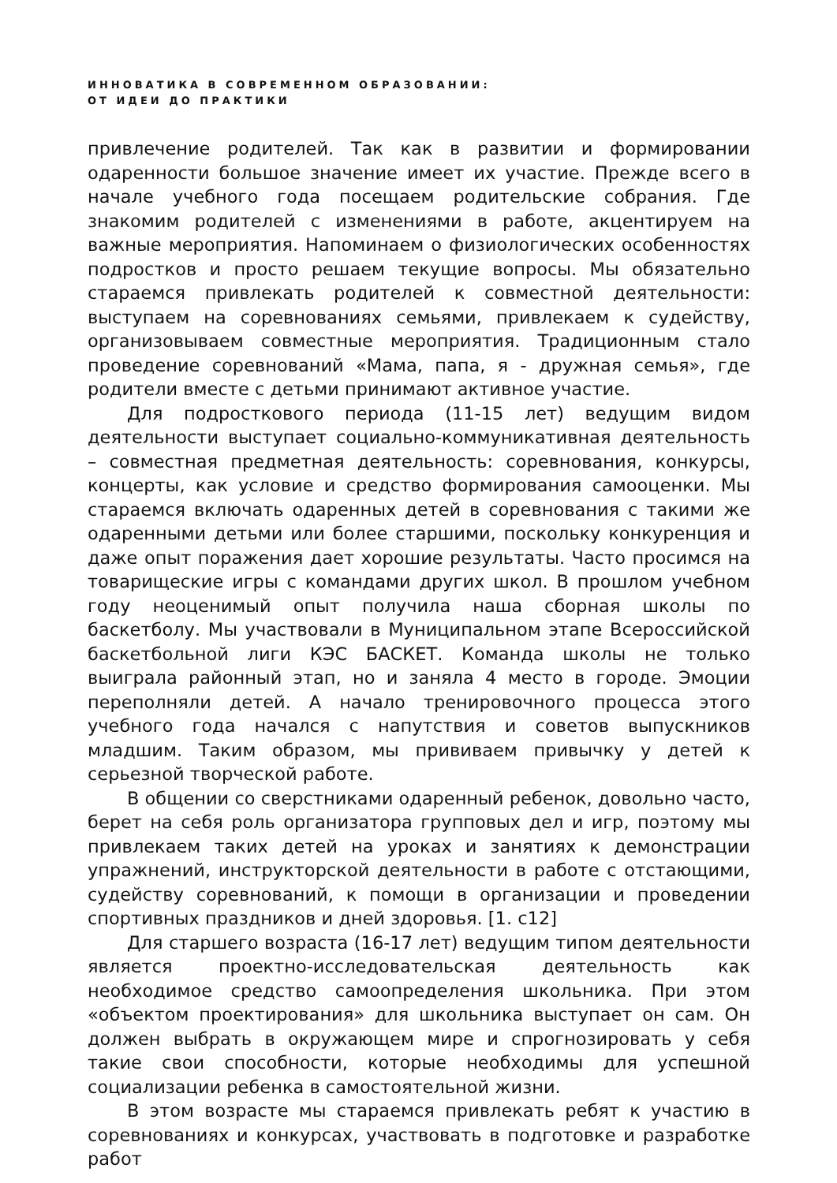ИННОВАТИКА В СОВРЕМЕННОМ ОБРАЗОВАНИИ:
ОТ ИДЕИ ДО ПРАКТИКИ
привлечение родителей. Так как в развитии и формировании одаренности большое значение имеет их участие. Прежде всего в начале учебного года посещаем родительские собрания. Где знакомим родителей с изменениями в работе, акцентируем на важные мероприятия. Напоминаем о физиологических особенностях подростков и просто решаем текущие вопросы. Мы обязательно стараемся привлекать родителей к совместной деятельности: выступаем на соревнованиях семьями, привлекаем к судейству, организовываем совместные мероприятия. Традиционным стало проведение соревнований «Мама, папа, я - дружная семья», где родители вместе с детьми принимают активное участие.
Для подросткового периода (11-15 лет) ведущим видом деятельности выступает социально-коммуникативная деятельность – совместная предметная деятельность: соревнования, конкурсы, концерты, как условие и средство формирования самооценки. Мы стараемся включать одаренных детей в соревнования с такими же одаренными детьми или более старшими, поскольку конкуренция и даже опыт поражения дает хорошие результаты. Часто просимся на товарищеские игры с командами других школ. В прошлом учебном году неоценимый опыт получила наша сборная школы по баскетболу. Мы участвовали в Муниципальном этапе Всероссийской баскетбольной лиги КЭС БАСКЕТ. Команда школы не только выиграла районный этап, но и заняла 4 место в городе. Эмоции переполняли детей. А начало тренировочного процесса этого учебного года начался с напутствия и советов выпускников младшим. Таким образом, мы прививаем привычку у детей к серьезной творческой работе.
В общении со сверстниками одаренный ребенок, довольно часто, берет на себя роль организатора групповых дел и игр, поэтому мы привлекаем таких детей на уроках и занятиях к демонстрации упражнений, инструкторской деятельности в работе с отстающими, судейству соревнований, к помощи в организации и проведении спортивных праздников и дней здоровья. [1. с12]
Для старшего возраста (16-17 лет) ведущим типом деятельности является проектно-исследовательская деятельность как необходимое средство самоопределения школьника. При этом «объектом проектирования» для школьника выступает он сам. Он должен выбрать в окружающем мире и спрогнозировать у себя такие свои способности, которые необходимы для успешной социализации ребенка в самостоятельной жизни.
В этом возрасте мы стараемся привлекать ребят к участию в соревнованиях и конкурсах, участвовать в подготовке и разработке работ